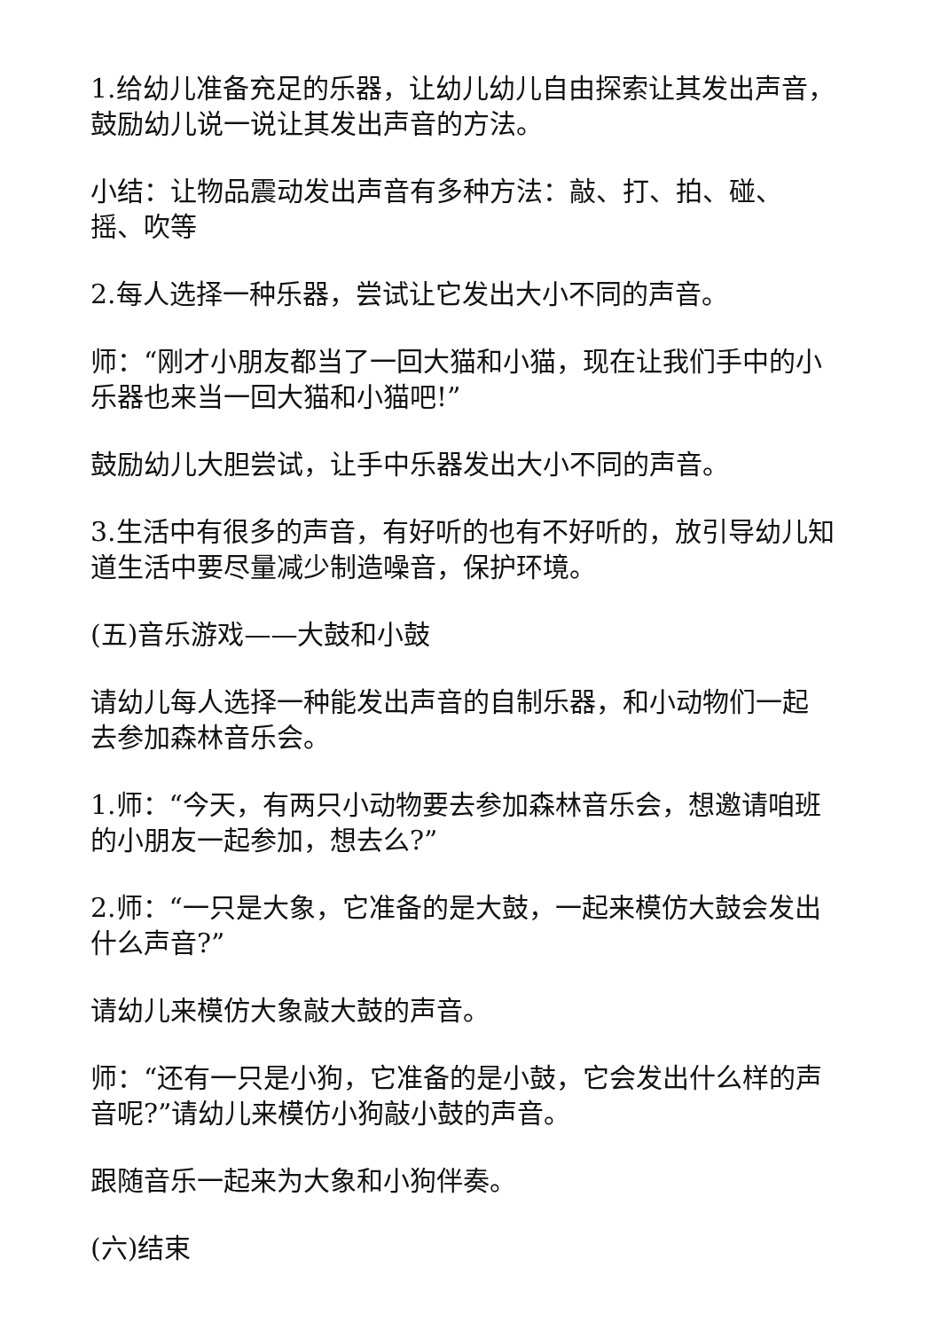1.给幼儿准备充足的乐器，让幼儿幼儿自由探索让其发出声音，鼓励幼儿说一说让其发出声音的方法。
小结：让物品震动发出声音有多种方法：敲、打、拍、碰、摇、吹等
2.每人选择一种乐器，尝试让它发出大小不同的声音。
师：“刚才小朋友都当了一回大猫和小猫，现在让我们手中的小乐器也来当一回大猫和小猫吧!”
鼓励幼儿大胆尝试，让手中乐器发出大小不同的声音。
3.生活中有很多的声音，有好听的也有不好听的，放引导幼儿知道生活中要尽量减少制造噪音，保护环境。
(五)音乐游戏——大鼓和小鼓
请幼儿每人选择一种能发出声音的自制乐器，和小动物们一起去参加森林音乐会。
1.师：“今天，有两只小动物要去参加森林音乐会，想邀请咱班的小朋友一起参加，想去么?”
2.师：“一只是大象，它准备的是大鼓，一起来模仿大鼓会发出什么声音?”
请幼儿来模仿大象敲大鼓的声音。
师：“还有一只是小狗，它准备的是小鼓，它会发出什么样的声音呢?”请幼儿来模仿小狗敲小鼓的声音。
跟随音乐一起来为大象和小狗伴奏。
(六)结束